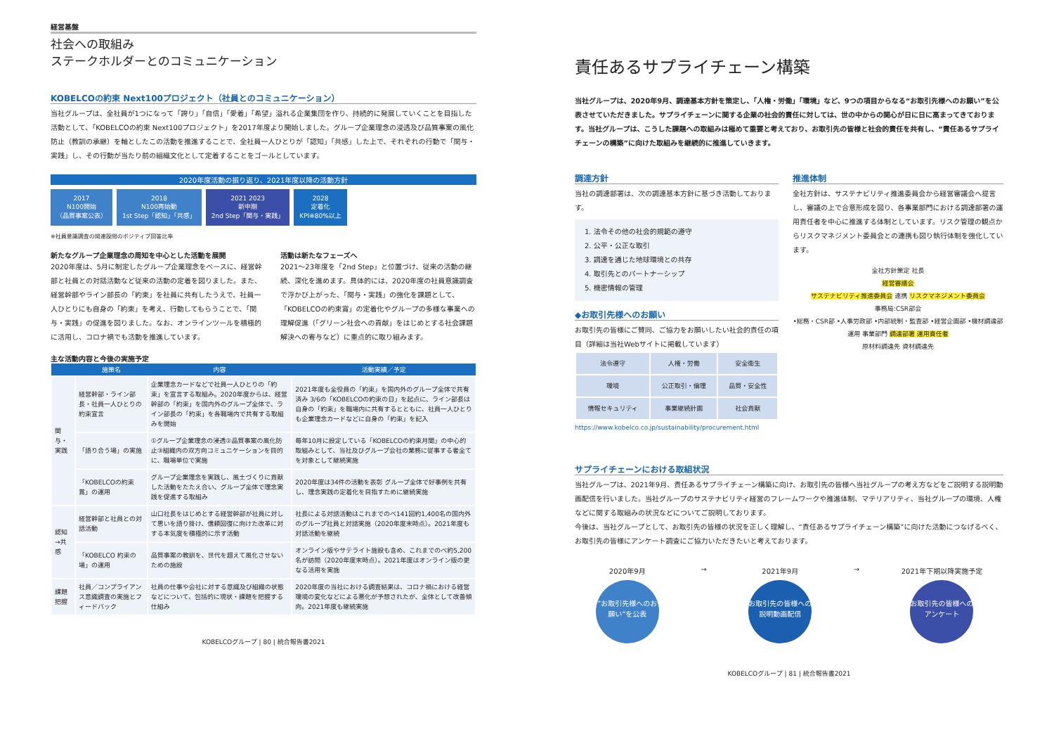経営基盤
社会への取組み
ステークホルダーとのコミュニケーション
KOBELCOの約束 Next100プロジェクト（社員とのコミュニケーション）
当社グループは、全社員が1つになって「誇り」「自信」「愛着」「希望」溢れる企業集団を作り、持続的に発展していくことを目指した活動として、「KOBELCOの約束 Next100プロジェクト」を2017年度より開始しました。グループ企業理念の浸透及び品質事案の風化防止（教訓の承継）を軸としたこの活動を推進することで、全社員一人ひとりが「認知」「共感」した上で、それぞれの行動で「関与・実践」し、その行動が当たり前の組織文化として定着することをゴールとしています。
2020年度活動の振り返り、2021年度以降の活動方針
2017
N100開始
（品質事案公表）
2018
N100再始動
1st Step「認知」「共感」
2021 2023
新中期
2nd Step「関与・実践」
2028
定着化
KPI※80%以上
※社員意識調査の関連設問のポジティブ回答比率
新たなグループ企業理念の周知を中心とした活動を展開
2020年度は、5月に制定したグループ企業理念をベースに、経営幹部と社員との対話活動など従来の活動の定着を図りました。また、経営幹部やライン部長の「約束」を社員に共有したうえで、社員一人ひとりにも自身の「約束」を考え、行動してもらうことで、「関与・実践」の促進を図りました。なお、オンラインツールを積極的に活用し、コロナ禍でも活動を推進しています。
活動は新たなフェーズへ
2021～23年度を「2nd Step」と位置づけ、従来の活動の継続、深化を進めます。具体的には、2020年度の社員意識調査で浮かび上がった、「関与・実践」の強化を課題として、「KOBELCOの約束賞」の定着化やグループの多様な事業への理解促進（「グリーン社会への貢献」をはじめとする社会課題解決への寄与など）に重点的に取り組みます。
主な活動内容と今後の実施予定
| | 施策名 | 内容 | 活動実績／予定 |
| --- | --- | --- | --- |
| 関与・実践 | 経営幹部・ライン部長・社員一人ひとりの約束宣言 | 企業理念カードなどで社員一人ひとりの「約束」を宣言する取組み。2020年度からは、経営幹部の「約束」を国内外のグループ全体で、ライン部長の「約束」を各職場内で共有する取組みを開始 | 2021年度も全役員の「約束」を国内外のグループ全体で共有済み 3/6の「KOBELCOの約束の日」を起点に、ライン部長は自身の「約束」を職場内に共有するとともに、社員一人ひとりも企業理念カードなどに自身の「約束」を記入 |
| | 「語り合う場」の実施 | ①グループ企業理念の浸透②品質事案の風化防止③組織内の双方向コミュニケーションを目的に、職場単位で実施 | 毎年10月に設定している「KOBELCOの約束月間」の中心的取組みとして、当社及びグループ会社の業務に従事する者全てを対象として継続実施 |
| | 「KOBELCOの約束賞」の運用 | グループ企業理念を実践し、風土づくりに貢献した活動をたたえ合い、グループ全体で理念実践を促進する取組み | 2020年度は34件の活動を表彰 グループ全体で好事例を共有し、理念実践の定着化を目指すために継続実施 |
| 認知→共感 | 経営幹部と社員との対話活動 | 山口社長をはじめとする経営幹部が社員に対して思いを語り掛け、信頼回復に向けた改革に対する本気度を積極的に示す活動 | 社長による対話活動はこれまでのべ141回約1,400名の国内外のグループ社員と対話実施（2020年度末時点）。2021年度も対話活動を継続 |
| | 「KOBELCO 約束の場」の運用 | 品質事案の教訓を、世代を超えて風化させないための施設 | オンライン版やサテライト施設も含め、これまでのべ約5,200名が訪問（2020年度末時点）。2021年度はオンライン版の更なる活用を実施 |
| 課題把握 | 社員／コンプライアンス意識調査の実施とフィードバック | 社員の仕事や会社に対する意識及び組織の状態などについて、包括的に現状・課題を把握する仕組み | 2020年度の当社における調査結果は、コロナ禍における経営環境の変化などによる悪化が予想されたが、全体として改善傾向。2021年度も継続実施 |
KOBELCOグループ | 80 | 統合報告書2021
責任あるサプライチェーン構築
当社グループは、2020年9月、調達基本方針を策定し、「人権・労働」「環境」など、9つの項目からなる“お取引先様へのお願い”を公表させていただきました。サプライチェーンに関する企業の社会的責任に対しては、世の中からの関心が日に日に高まってきております。当社グループは、こうした課題への取組みは極めて重要と考えており、お取引先の皆様と社会的責任を共有し、“責任あるサプライチェーンの構築”に向けた取組みを継続的に推進していきます。
調達方針
当社の調達部署は、次の調達基本方針に基づき活動しております。
1. 法令その他の社会的規範の遵守
2. 公平・公正な取引
3. 調達を通じた地球環境との共存
4. 取引先とのパートナーシップ
5. 機密情報の管理
◆お取引先様へのお願い
お取引先の皆様にご賛同、ご協力をお願いしたい社会的責任の項目（詳細は当社Webサイトに掲載しています）
| 法令遵守 | 人権・労働 | 安全衛生 |
| 環境 | 公正取引・倫理 | 品質・安全性 |
| 情報セキュリティ | 事業継続計画 | 社会貢献 |
https://www.kobelco.co.jp/sustainability/procurement.html
推進体制
全社方針は、サステナビリティ推進委員会から経営審議会へ提言し、審議の上で合意形成を図り、各事業部門における調達部署の運用責任者を中心に推進する体制としています。リスク管理の観点からリスクマネジメント委員会との連携も図り執行体制を強化しています。
全社方針策定 社長
経営審議会
サステナビリティ推進委員会 連携 リスクマネジメント委員会
事務局:CSR部会
•総務・CSR部 •人事労政部 •内部統制・監査部 •経営企画部 •機材調達部
運用 事業部門 調達部署 運用責任者
原材料調達先 資材調達先
サプライチェーンにおける取組状況
当社グループは、2021年9月、責任あるサプライチェーン構築に向け、お取引先の皆様へ当社グループの考え方などをご説明する説明動画配信を行いました。当社グループのサステナビリティ経営のフレームワークや推進体制、マテリアリティ、当社グループの環境、人権などに関する取組みの状況などについてご説明しております。
今後は、当社グループとして、お取引先の皆様の状況を正しく理解し、“責任あるサプライチェーン構築”に向けた活動につなげるべく、お取引先の皆様にアンケート調査にご協力いただきたいと考えております。
2020年9月”お取引先様へのお願い”を公表
→ 2021年9月
お取引先の皆様への説明動画配信
→ 2021年下期以降実施予定
お取引先の皆様へのアンケート
KOBELCOグループ | 81 | 統合報告書2021